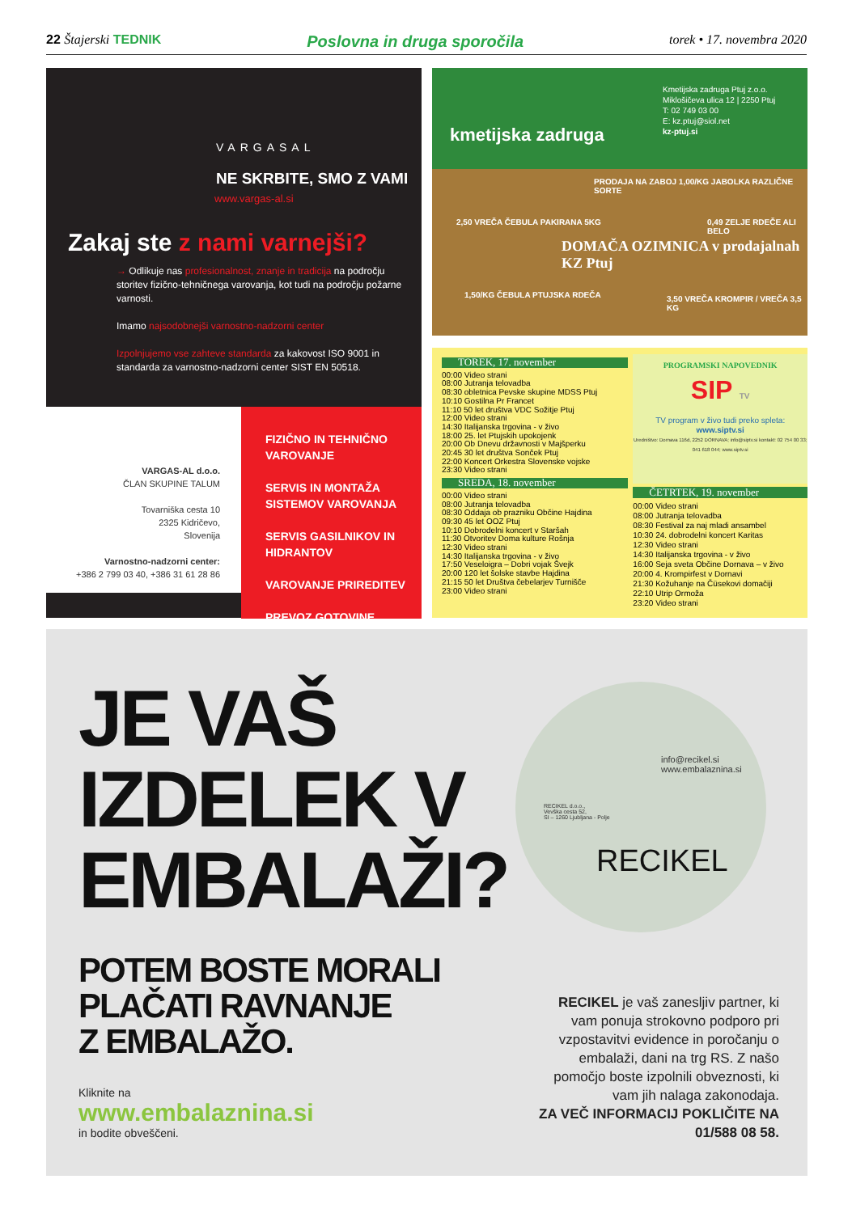22 Štajerski TEDNIK Poslovna in druga sporočila torek • 17. novembra 2020
VARGASAL
NE SKRBITE, SMO Z VAMI
www.vargas-al.si
Zakaj ste z nami varnejši?
→ Odlikuje nas profesionalnost, znanje in tradicija na področju storitev fizično-tehničnega varovanja, kot tudi na področju požarne varnosti.
Imamo najsodobnejši varnostno-nadzorni center
Izpolnjujemo vse zahteve standarda za kakovost ISO 9001 in standarda za varnostno-nadzorni center SIST EN 50518.
VARGAS-AL d.o.o.
ČLAN SKUPINE TALUM
Tovarniška cesta 10
2325 Kidričevo,
Slovenija
Varnostno-nadzorni center:
+386 2 799 03 40, +386 31 61 28 86
FIZIČNO IN TEHNIČNO VAROVANJE
SERVIS IN MONTAŽA SISTEMOV VAROVANJA
SERVIS GASILNIKOV IN HIDRANTOV
VAROVANJE PRIREDITEV
PREVOZ GOTOVINE
kmetijska zadruga
Kmetijska zadruga Ptuj z.o.o.
Miklošičeva ulica 12 | 2250 Ptuj
T: 02 749 03 00
E: kz.ptuj@siol.net
kz-ptuj.si
2,50 VREČA ČEBULA PAKIRANA 5KG
PRODAJA NA ZABOJ 1,00/KG JABOLKA RAZLIČNE SORTE
0,49 ZELJE RDEČE ALI BELO
DOMAČA OZIMNICA v prodajalnah KZ Ptuj
1,50/KG ČEBULA PTUJSKA RDEČA
3,50 VREČA KROMPIR / VREČA 3,5 KG
TOREK, 17. november
00:00 Video strani
08:00 Jutranja telovadba
08:30 obletnica Pevske skupine MDSS Ptuj
10:10 Gostilna Pr Francet
11:10 50 let društva VDC Sožitje Ptuj
12:00 Video strani
14:30 Italijanska trgovina - v živo
18:00 25. let Ptujskih upokojenk
20:00 Ob Dnevu državnosti v Majšperku
20:45 30 let društva Sonček Ptuj
22:00 Koncert Orkestra Slovenske vojske
23:30 Video strani
SREDA, 18. november
00:00 Video strani
08:00 Jutranja telovadba
08:30 Oddaja ob prazniku Občine Hajdina
09:30 45 let OOZ Ptuj
10:10 Dobrodelni koncert v Staršah
11:30 Otvoritev Doma kulture Rošnja
12:30 Video strani
14:30 Italijanska trgovina - v živo
17:50 Veseloigra – Dobri vojak Švejk
20:00 120 let šolske stavbe Hajdina
21:15 50 let Društva čebelarjev Turnišče
23:00 Video strani
PROGRAMSKI NAPOVEDNIK
SIP TV
TV program v živo tudi preko spleta: www.siptv.si
Uredništvo: Dornava 116d, 2252 DORNAVA; info@siptv.si kontakt: 02 754 00 33; 041 618 044; www.siptv.si
ČETRTEK, 19. november
00:00 Video strani
08:00 Jutranja telovadba
08:30 Festival za naj mladi ansambel
10:30 24. dobrodelni koncert Karitas
12:30 Video strani
14:30 Italijanska trgovina - v živo
16:00 Seja sveta Občine Dornava – v živo
20:00 4. Krompirfest v Dornavi
21:30 Kožuhanje na Čüsekovi domačiji
22:10 Utrip Ormoža
23:20 Video strani
JE VAŠ
IZDELEK V
EMBALAŽI?
POTEM BOSTE MORALI
PLAČATI RAVNANJE
Z EMBALAŽO.
Kliknite na
www.embalaznina.si
in bodite obveščeni.
info@recikel.si
www.embalaznina.si
RECIKEL d.o.o.,
Vevška cesta 52,
SI – 1260 Ljubljana - Polje
RECIKEL
RECIKEL je vaš zanesljiv partner, ki vam ponuja strokovno podporo pri vzpostavitvi evidence in poročanju o embalaži, dani na trg RS. Z našo pomočjo boste izpolnili obveznosti, ki vam jih nalaga zakonodaja.
ZA VEČ INFORMACIJ POKLIČITE NA 01/588 08 58.